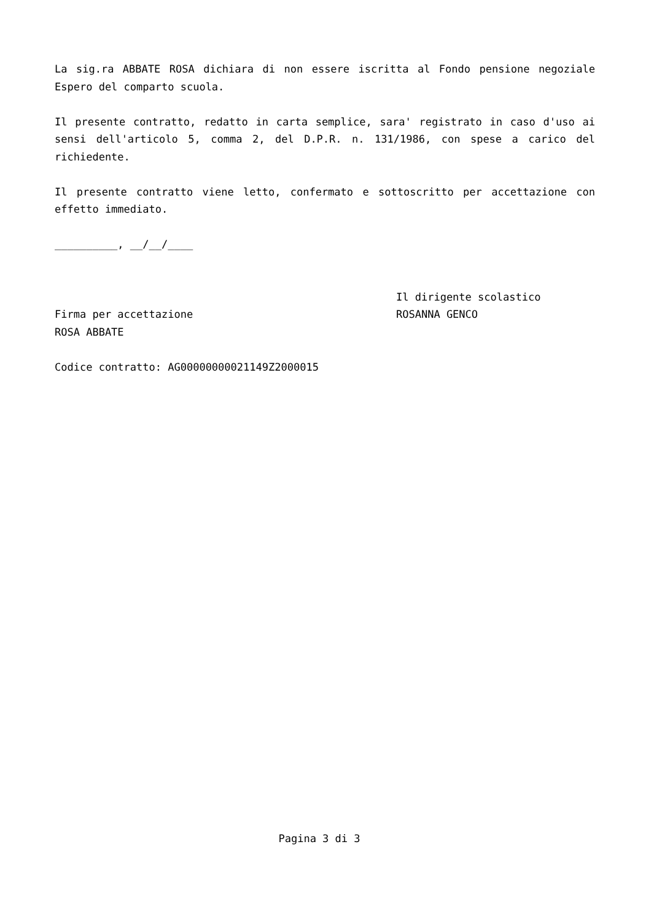La sig.ra ABBATE ROSA dichiara di non essere iscritta al Fondo pensione negoziale Espero del comparto scuola.
Il presente contratto, redatto in carta semplice, sara' registrato in caso d'uso ai sensi dell'articolo 5, comma 2, del D.P.R. n. 131/1986, con spese a carico del richiedente.
Il presente contratto viene letto, confermato e sottoscritto per accettazione con effetto immediato.
__________, __/__/____
Firma per accettazione
ROSA ABBATE
Il dirigente scolastico
ROSANNA GENCO
Codice contratto: AG00000000021149Z2000015
Pagina 3 di 3